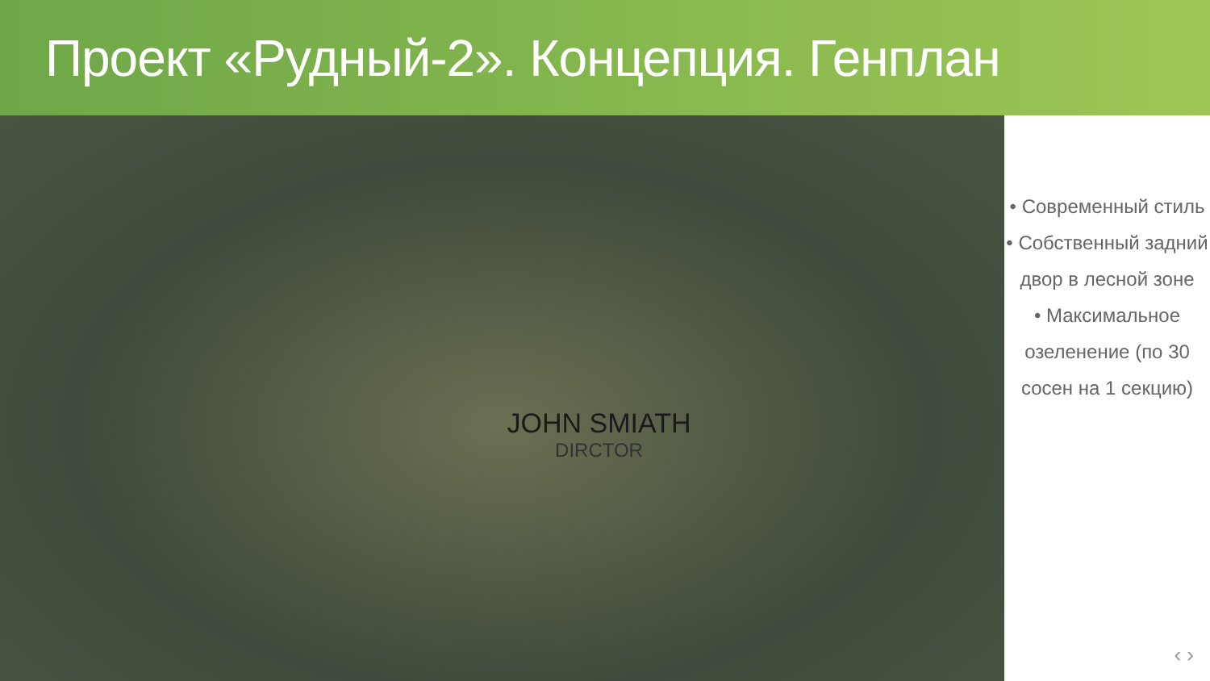Проект «Рудный-2». Концепция. Генплан
JOHN SMIATH
DIRCTOR
• Современный стиль
• Собственный задний двор в лесной зоне
• Максимальное озеленение (по 30 сосен на 1 секцию)
‹ ›